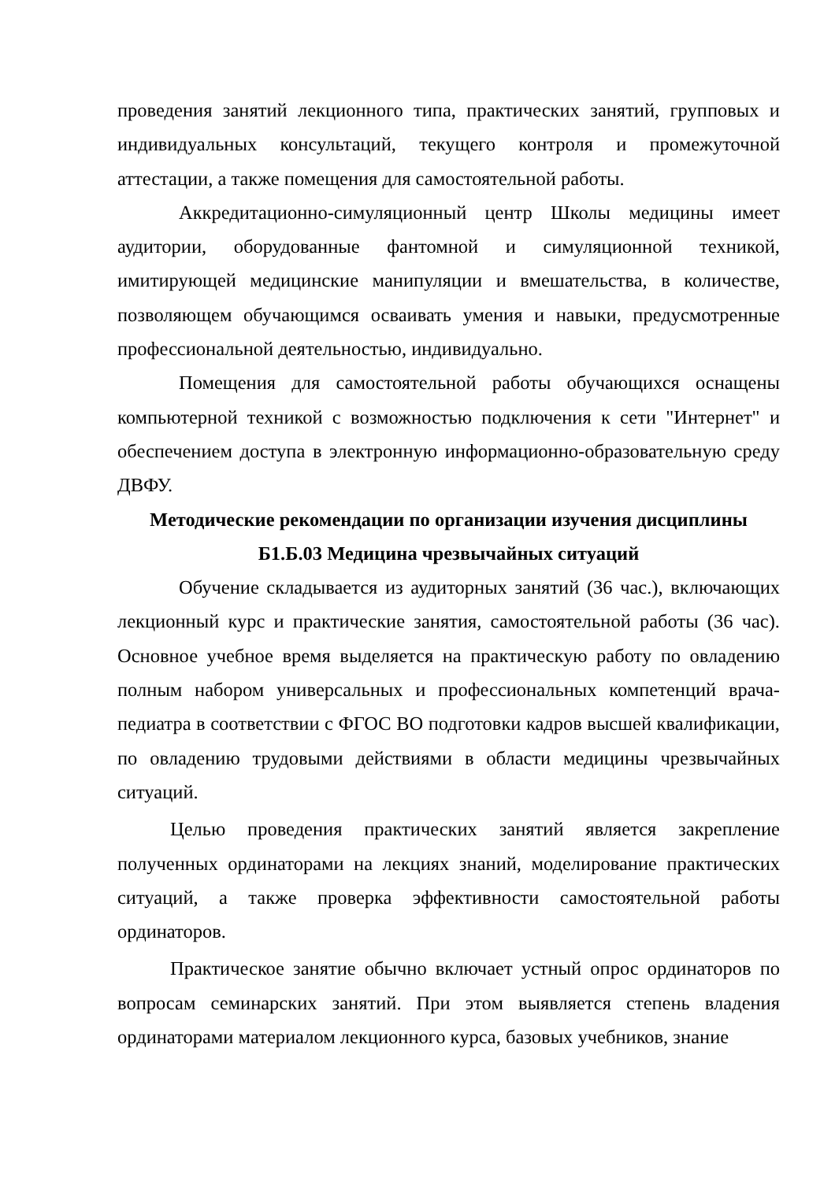проведения занятий лекционного типа, практических занятий, групповых и индивидуальных консультаций, текущего контроля и промежуточной аттестации, а также помещения для самостоятельной работы.
Аккредитационно-симуляционный центр Школы медицины имеет аудитории, оборудованные фантомной и симуляционной техникой, имитирующей медицинские манипуляции и вмешательства, в количестве, позволяющем обучающимся осваивать умения и навыки, предусмотренные профессиональной деятельностью, индивидуально.
Помещения для самостоятельной работы обучающихся оснащены компьютерной техникой с возможностью подключения к сети "Интернет" и обеспечением доступа в электронную информационно-образовательную среду ДВФУ.
Методические рекомендации по организации изучения дисциплины
Б1.Б.03 Медицина чрезвычайных ситуаций
Обучение складывается из аудиторных занятий (36 час.), включающих лекционный курс и практические занятия, самостоятельной работы (36 час). Основное учебное время выделяется на практическую работу по овладению полным набором универсальных и профессиональных компетенций врача-педиатра в соответствии с ФГОС ВО подготовки кадров высшей квалификации, по овладению трудовыми действиями в области медицины чрезвычайных ситуаций.
Целью проведения практических занятий является закрепление полученных ординаторами на лекциях знаний, моделирование практических ситуаций, а также проверка эффективности самостоятельной работы ординаторов.
Практическое занятие обычно включает устный опрос ординаторов по вопросам семинарских занятий. При этом выявляется степень владения ординаторами материалом лекционного курса, базовых учебников, знание